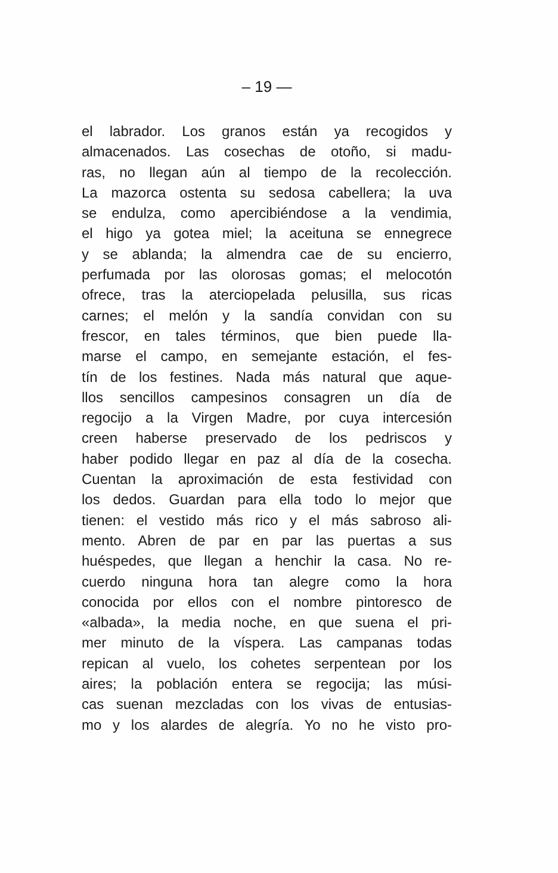– 19 —
el labrador. Los granos están ya recogidos y
almacenados. Las cosechas de otoño, si madu-
ras, no llegan aún al tiempo de la recolección.
La mazorca ostenta su sedosa cabellera; la uva
se endulza, como apercibiéndose a la vendimia,
el higo ya gotea miel; la aceituna se ennegrece
y se ablanda; la almendra cae de su encierro,
perfumada por las olorosas gomas; el melocotón
ofrece, tras la aterciopelada pelusilla, sus ricas
carnes; el melón y la sandía convidan con su
frescor, en tales términos, que bien puede lla-
marse el campo, en semejante estación, el fes-
tín de los festines. Nada más natural que aque-
llos sencillos campesinos consagren un día de
regocijo a la Virgen Madre, por cuya intercesión
creen haberse preservado de los pedriscos y
haber podido llegar en paz al día de la cosecha.
Cuentan la aproximación de esta festividad con
los dedos. Guardan para ella todo lo mejor que
tienen: el vestido más rico y el más sabroso ali-
mento. Abren de par en par las puertas a sus
huéspedes, que llegan a henchir la casa. No re-
cuerdo ninguna hora tan alegre como la hora
conocida por ellos con el nombre pintoresco de
«albada», la media noche, en que suena el pri-
mer minuto de la víspera. Las campanas todas
repican al vuelo, los cohetes serpentean por los
aires; la población entera se regocija; las músi-
cas suenan mezcladas con los vivas de entusias-
mo y los alardes de alegría. Yo no he visto pro-